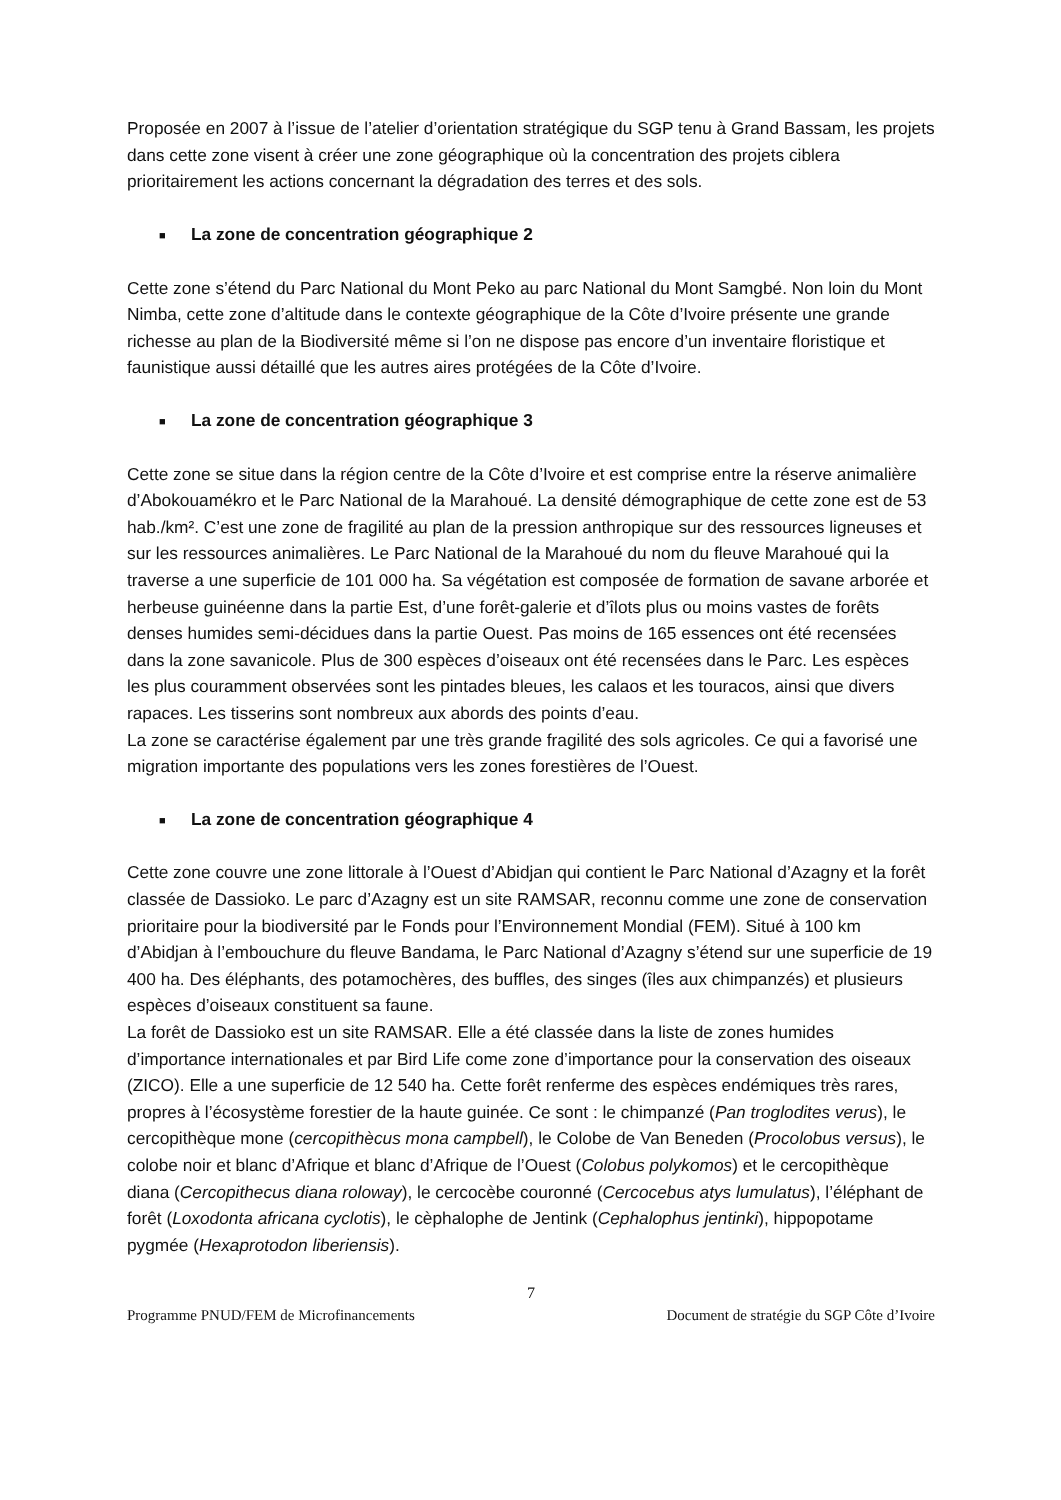Proposée en 2007 à l’issue de l’atelier d’orientation stratégique du SGP tenu à Grand Bassam, les projets dans cette zone visent à créer une zone géographique où la concentration des projets ciblera prioritairement les actions concernant la dégradation des terres et des sols.
■ La zone de concentration géographique 2
Cette zone s’étend du Parc National du Mont Peko au parc National du Mont Samgbé. Non loin du Mont Nimba, cette zone d’altitude dans le contexte géographique de la Côte d’Ivoire présente une grande richesse au plan de la Biodiversité même si l’on ne dispose pas encore d’un inventaire floristique et faunistique aussi détaillé que les autres aires protégées de la Côte d’Ivoire.
■ La zone de concentration géographique 3
Cette zone se situe dans la région centre de la Côte d’Ivoire et est comprise entre la réserve animalière d’Abokouamékro et le Parc National de la Marahoué. La densité démographique de cette zone est de 53 hab./km². C’est une zone de fragilité au plan de la pression anthropique sur des ressources ligneuses et sur les ressources animalières. Le Parc National de la Marahoué du nom du fleuve Marahoué qui la traverse a une superficie de 101 000 ha. Sa végétation est composée de formation de savane arborée et herbeuse guinéenne dans la partie Est, d’une forêt-galerie et d’îlots plus ou moins vastes de forêts denses humides semi-décidues dans la partie Ouest. Pas moins de 165 essences ont été recensées dans la zone savanicole. Plus de 300 espèces d’oiseaux ont été recensées dans le Parc. Les espèces les plus couramment observées sont les pintades bleues, les calaos et les touracos, ainsi que divers rapaces. Les tisserins sont nombreux aux abords des points d’eau.
La zone se caractérise également par une très grande fragilité des sols agricoles. Ce qui a favorisé une migration importante des populations vers les zones forestières de l’Ouest.
■ La zone de concentration géographique 4
Cette zone couvre une zone littorale à l’Ouest d’Abidjan qui contient le Parc National d’Azagny et la forêt classée de Dassioko. Le parc d’Azagny est un site RAMSAR, reconnu comme une zone de conservation prioritaire pour la biodiversité par le Fonds pour l’Environnement Mondial (FEM). Situé à 100 km d’Abidjan à l’embouchure du fleuve Bandama, le Parc National d’Azagny s’étend sur une superficie de 19 400 ha. Des éléphants, des potamochères, des buffles, des singes (îles aux chimpanzés) et plusieurs espèces d’oiseaux constituent sa faune.
La forêt de Dassioko est un site RAMSAR. Elle a été classée dans la liste de zones humides d’importance internationales et par Bird Life come zone d’importance pour la conservation des oiseaux (ZICO). Elle a une superficie de 12 540 ha. Cette forêt renferme des espèces endémiques très rares, propres à l’écosystème forestier de la haute guinée. Ce sont : le chimpanzé (Pan troglodites verus), le cercopithèque mone (cercopithècus mona campbell), le Colobe de Van Beneden (Procolobus versus), le colobe noir et blanc d’Afrique et blanc d’Afrique de l’Ouest (Colobus polykomos) et le cercopithèque diana (Cercopithecus diana roloway), le cercocèbe couronné (Cercocebus atys lumulatus), l’éléphant de forêt (Loxodonta africana cyclotis), le cèphalophe de Jentink (Cephalophus jentinki), hippopotame pygmée (Hexaprotodon liberiensis).
7
Programme PNUD/FEM de Microfinancements Document de stratégie du SGP Côte d’Ivoire